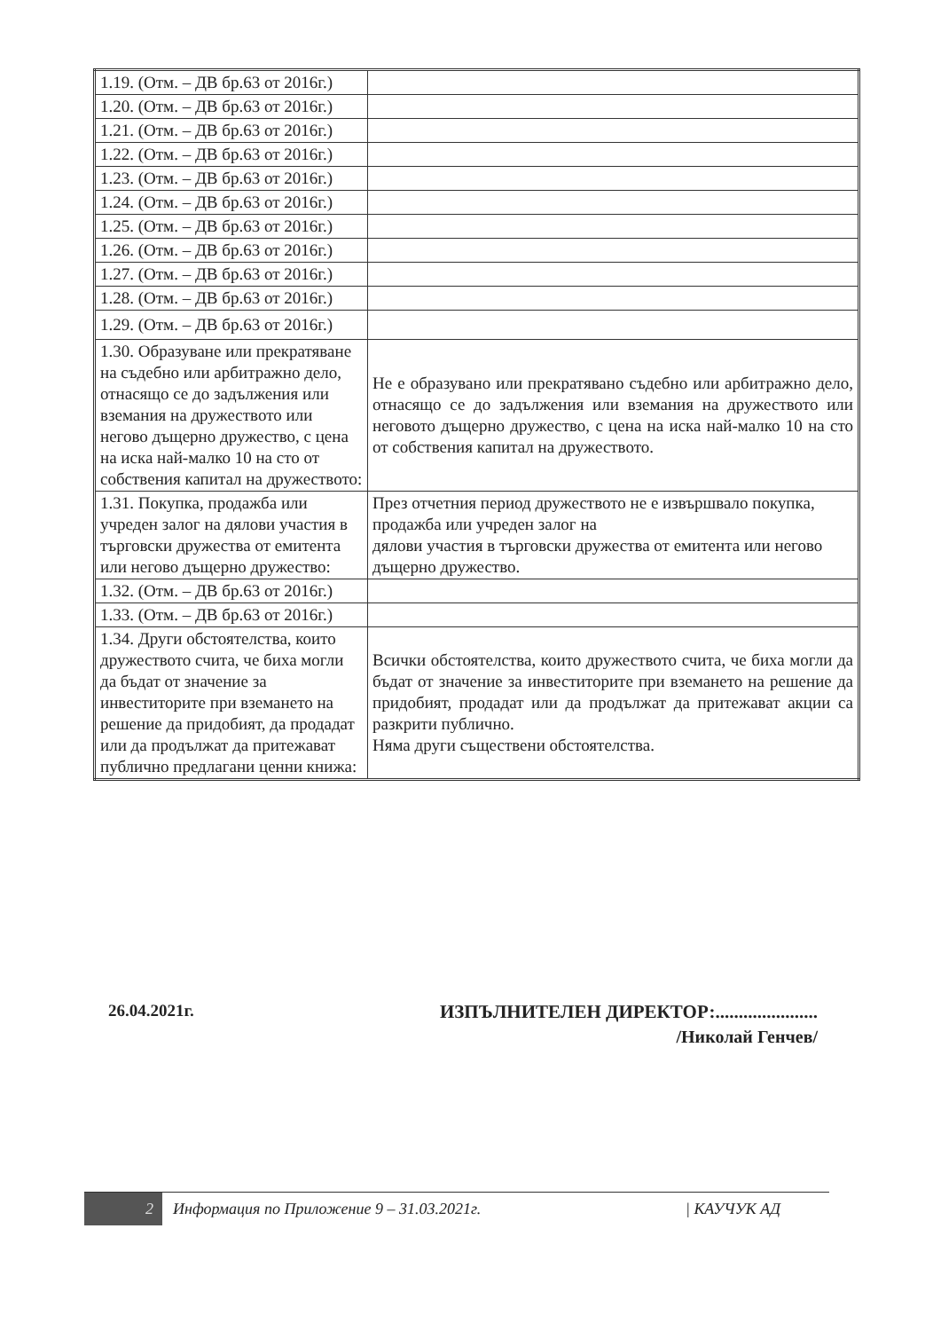| 1.19. (Отм. – ДВ бр.63 от 2016г.) | |
| 1.20. (Отм. – ДВ бр.63 от 2016г.) | |
| 1.21. (Отм. – ДВ бр.63 от 2016г.) | |
| 1.22. (Отм. – ДВ бр.63 от 2016г.) | |
| 1.23. (Отм. – ДВ бр.63 от 2016г.) | |
| 1.24. (Отм. – ДВ бр.63 от 2016г.) | |
| 1.25. (Отм. – ДВ бр.63 от 2016г.) | |
| 1.26. (Отм. – ДВ бр.63 от 2016г.) | |
| 1.27. (Отм. – ДВ бр.63 от 2016г.) | |
| 1.28. (Отм. – ДВ бр.63 от 2016г.) | |
| 1.29. (Отм. – ДВ бр.63 от 2016г.) | |
| 1.30. Образуване или прекратяване на съдебно или арбитражно дело, отнасящо се до задължения или вземания на дружеството или негово дъщерно дружество, с цена на иска най-малко 10 на сто от собствения капитал на дружеството: | Не е образувано или прекратявано съдебно или арбитражно дело, отнасящо се до задължения или вземания на дружеството или неговото дъщерно дружество, с цена на иска най-малко 10 на сто от собствения капитал на дружеството. |
| 1.31. Покупка, продажба или учреден залог на дялови участия в търговски дружества от емитента или негово дъщерно дружество: | През отчетния период дружеството не е извършвало покупка, продажба или учреден залог на дялови участия в търговски дружества от емитента или негово дъщерно дружество. |
| 1.32. (Отм. – ДВ бр.63 от 2016г.) | |
| 1.33. (Отм. – ДВ бр.63 от 2016г.) | |
| 1.34. Други обстоятелства, които дружеството счита, че биха могли да бъдат от значение за инвеститорите при вземането на решение да придобият, да продадат или да продължат да притежават публично предлагани ценни книжа: | Всички обстоятелства, които дружеството счита, че биха могли да бъдат от значение за инвеститорите при вземането на решение да придобият, продадат или да продължат да притежават акции са разкрити публично. Няма други съществени обстоятелства. |
26.04.2021г. ИЗПЪЛНИТЕЛЕН ДИРЕКТОР:......................
/Николай Генчев/
2 Информация по Приложение 9 – 31.03.2021г. | КАУЧУК АД